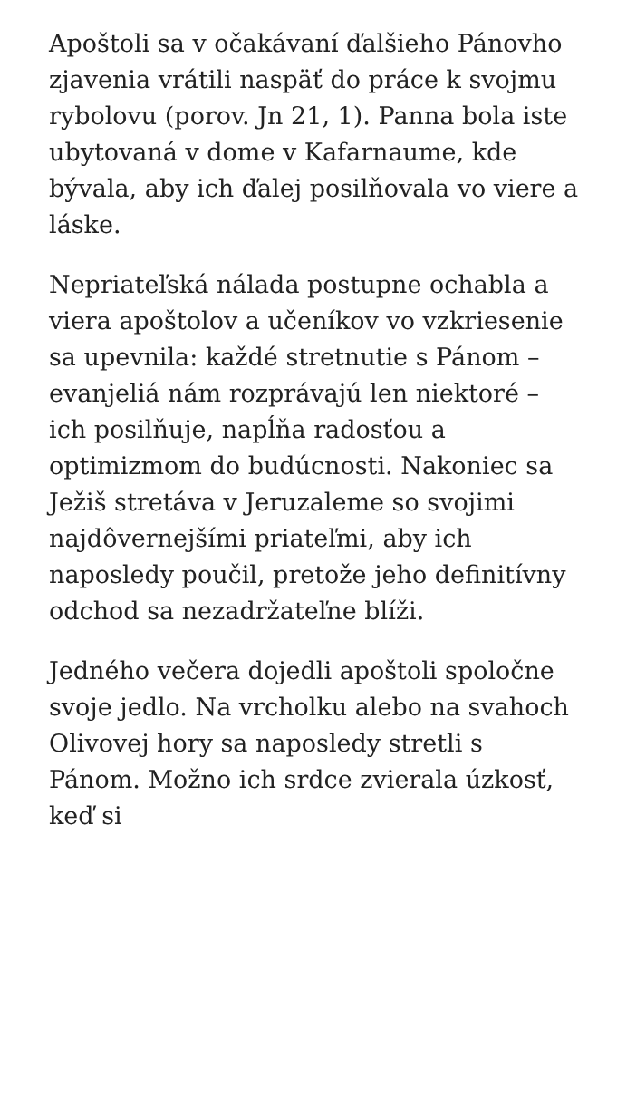Apoštoli sa v očakávaní ďalšieho Pánovho zjavenia vrátili naspäť do práce k svojmu rybolovu (porov. Jn 21, 1). Panna bola iste ubytovaná v dome v Kafarnaume, kde bývala, aby ich ďalej posilňovala vo viere a láske.
Nepriateľská nálada postupne ochabla a viera apoštolov a učeníkov vo vzkriesenie sa upevnila: každé stretnutie s Pánom – evanjeliá nám rozprávajú len niektoré – ich posilňuje, napĺňa radosťou a optimizmom do budúcnosti. Nakoniec sa Ježiš stretáva v Jeruzaleme so svojimi najdôvernejšími priateľmi, aby ich naposledy poučil, pretože jeho definitívny odchod sa nezadržateľne blíži.
Jedného večera dojedli apoštoli spoločne svoje jedlo. Na vrcholku alebo na svahoch Olivovej hory sa naposledy stretli s Pánom. Možno ich srdce zvierala úzkosť, keď si